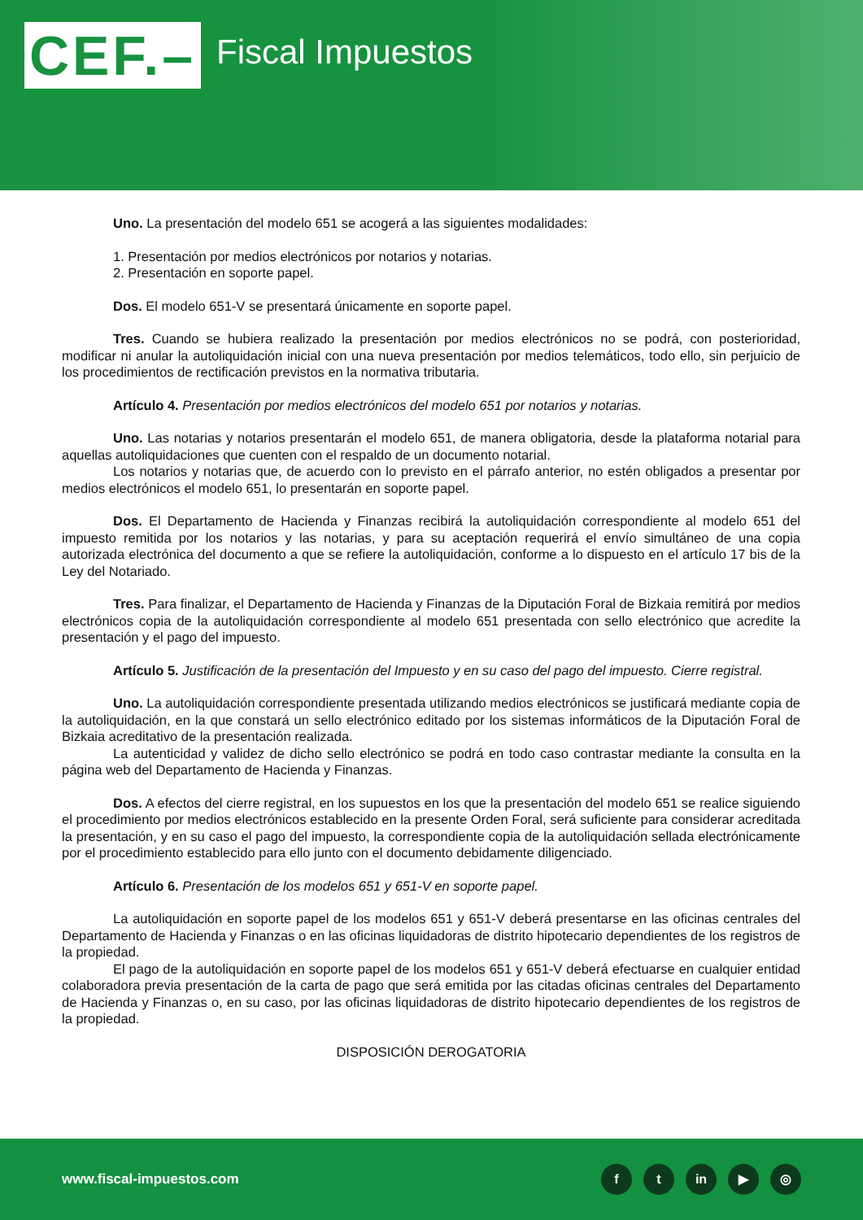CEF.–
Fiscal Impuestos
Uno. La presentación del modelo 651 se acogerá a las siguientes modalidades:
1. Presentación por medios electrónicos por notarios y notarias.
2. Presentación en soporte papel.
Dos. El modelo 651-V se presentará únicamente en soporte papel.
Tres. Cuando se hubiera realizado la presentación por medios electrónicos no se podrá, con posterioridad, modificar ni anular la autoliquidación inicial con una nueva presentación por medios telemáticos, todo ello, sin perjuicio de los procedimientos de rectificación previstos en la normativa tributaria.
Artículo 4. Presentación por medios electrónicos del modelo 651 por notarios y notarias.
Uno. Las notarias y notarios presentarán el modelo 651, de manera obligatoria, desde la plataforma notarial para aquellas autoliquidaciones que cuenten con el respaldo de un documento notarial.
Los notarios y notarias que, de acuerdo con lo previsto en el párrafo anterior, no estén obligados a presentar por medios electrónicos el modelo 651, lo presentarán en soporte papel.
Dos. El Departamento de Hacienda y Finanzas recibirá la autoliquidación correspondiente al modelo 651 del impuesto remitida por los notarios y las notarias, y para su aceptación requerirá el envío simultáneo de una copia autorizada electrónica del documento a que se refiere la autoliquidación, conforme a lo dispuesto en el artículo 17 bis de la Ley del Notariado.
Tres. Para finalizar, el Departamento de Hacienda y Finanzas de la Diputación Foral de Bizkaia remitirá por medios electrónicos copia de la autoliquidación correspondiente al modelo 651 presentada con sello electrónico que acredite la presentación y el pago del impuesto.
Artículo 5. Justificación de la presentación del Impuesto y en su caso del pago del impuesto. Cierre registral.
Uno. La autoliquidación correspondiente presentada utilizando medios electrónicos se justificará mediante copia de la autoliquidación, en la que constará un sello electrónico editado por los sistemas informáticos de la Diputación Foral de Bizkaia acreditativo de la presentación realizada.
La autenticidad y validez de dicho sello electrónico se podrá en todo caso contrastar mediante la consulta en la página web del Departamento de Hacienda y Finanzas.
Dos. A efectos del cierre registral, en los supuestos en los que la presentación del modelo 651 se realice siguiendo el procedimiento por medios electrónicos establecido en la presente Orden Foral, será suficiente para considerar acreditada la presentación, y en su caso el pago del impuesto, la correspondiente copia de la autoliquidación sellada electrónicamente por el procedimiento establecido para ello junto con el documento debidamente diligenciado.
Artículo 6. Presentación de los modelos 651 y 651-V en soporte papel.
La autoliquidación en soporte papel de los modelos 651 y 651-V deberá presentarse en las oficinas centrales del Departamento de Hacienda y Finanzas o en las oficinas liquidadoras de distrito hipotecario dependientes de los registros de la propiedad.
El pago de la autoliquidación en soporte papel de los modelos 651 y 651-V deberá efectuarse en cualquier entidad colaboradora previa presentación de la carta de pago que será emitida por las citadas oficinas centrales del Departamento de Hacienda y Finanzas o, en su caso, por las oficinas liquidadoras de distrito hipotecario dependientes de los registros de la propiedad.
DISPOSICIÓN DEROGATORIA
www.fiscal-impuestos.com f t in ▶ ◎